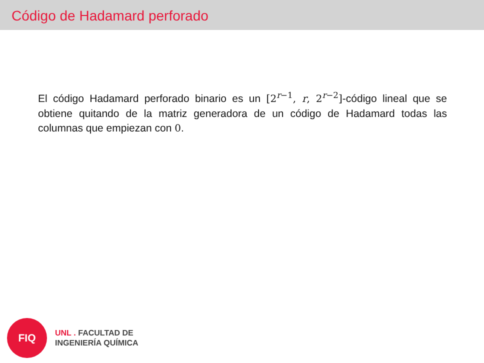Código de Hadamard perforado
El código Hadamard perforado binario es un [2<sup>r−1</sup>, r, 2<sup>r−2</sup>]-código lineal que se obtiene quitando de la matriz generadora de un código de Hadamard todas las columnas que empiezan con 0.
FIQ
UNL . FACULTAD DE
INGENIERÍA QUÍMICA